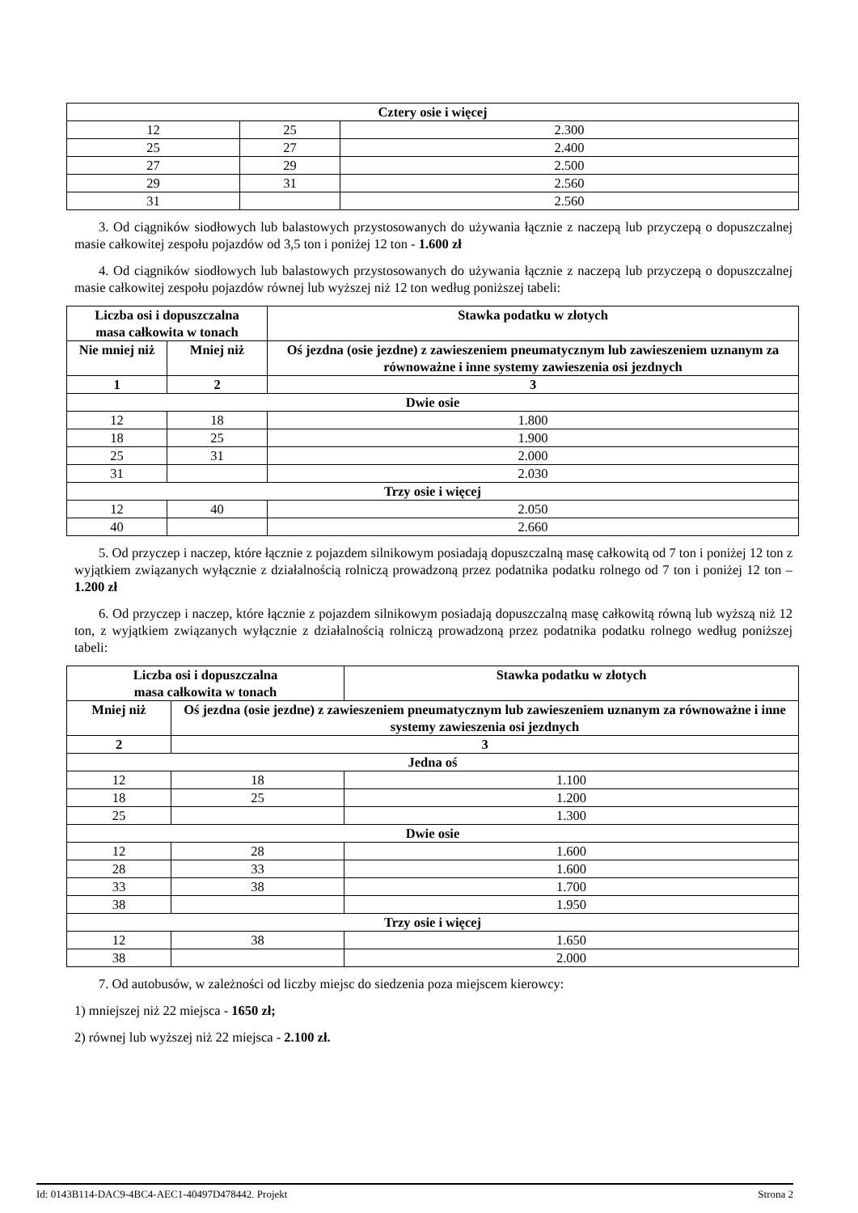| Cztery osie i więcej | | |
| --- | --- | --- |
| 12 | 25 | 2.300 |
| 25 | 27 | 2.400 |
| 27 | 29 | 2.500 |
| 29 | 31 | 2.560 |
| 31 | | 2.560 |
3. Od ciągników siodłowych lub balastowych przystosowanych do używania łącznie z naczepą lub przyczepą o dopuszczalnej masie całkowitej zespołu pojazdów od 3,5 ton i poniżej 12 ton - 1.600 zł
4. Od ciągników siodłowych lub balastowych przystosowanych do używania łącznie z naczepą lub przyczepą o dopuszczalnej masie całkowitej zespołu pojazdów równej lub wyższej niż 12 ton według poniższej tabeli:
| Liczba osi i dopuszczalna masa całkowita w tonach | | | Stawka podatku w złotych |
| --- | --- | --- | --- |
| Nie mniej niż | Mniej niż | | Oś jezdna (osie jezdne) z zawieszeniem pneumatycznym lub zawieszeniem uznanym za równoważne i inne systemy zawieszenia osi jezdnych |
| 1 | 2 | | 3 |
| Dwie osie | | | |
| 12 | | 18 | 1.800 |
| 18 | | 25 | 1.900 |
| 25 | | 31 | 2.000 |
| 31 | | | 2.030 |
| Trzy osie i więcej | | | |
| 12 | | 40 | 2.050 |
| 40 | | | 2.660 |
5. Od przyczep i naczep, które łącznie z pojazdem silnikowym posiadają dopuszczalną masę całkowitą od 7 ton i poniżej 12 ton z wyjątkiem związanych wyłącznie z działalnością rolniczą prowadzoną przez podatnika podatku rolnego od 7 ton i poniżej 12 ton – 1.200 zł
6. Od przyczep i naczep, które łącznie z pojazdem silnikowym posiadają dopuszczalną masę całkowitą równą lub wyższą niż 12 ton, z wyjątkiem związanych wyłącznie z działalnością rolniczą prowadzoną przez podatnika podatku rolnego według poniższej tabeli:
| Liczba osi i dopuszczalna masa całkowita w tonach | | Stawka podatku w złotych |
| --- | --- | --- |
| Mniej niż | Oś jezdna (osie jezdne) z zawieszeniem pneumatycznym lub zawieszeniem uznanym za równoważne i inne systemy zawieszenia osi jezdnych | |
| 2 | 3 | |
| Jedna oś | | |
| 12 | 18 | 1.100 |
| 18 | 25 | 1.200 |
| 25 | | 1.300 |
| Dwie osie | | |
| 12 | 28 | 1.600 |
| 28 | 33 | 1.600 |
| 33 | 38 | 1.700 |
| 38 | | 1.950 |
| Trzy osie i więcej | | |
| 12 | 38 | 1.650 |
| 38 | | 2.000 |
7. Od autobusów, w zależności od liczby miejsc do siedzenia poza miejscem kierowcy:
1) mniejszej niż 22 miejsca - 1650 zł;
2) równej lub wyższej niż 22 miejsca - 2.100 zł.
Id: 0143B114-DAC9-4BC4-AEC1-40497D478442. Projekt Strona 2